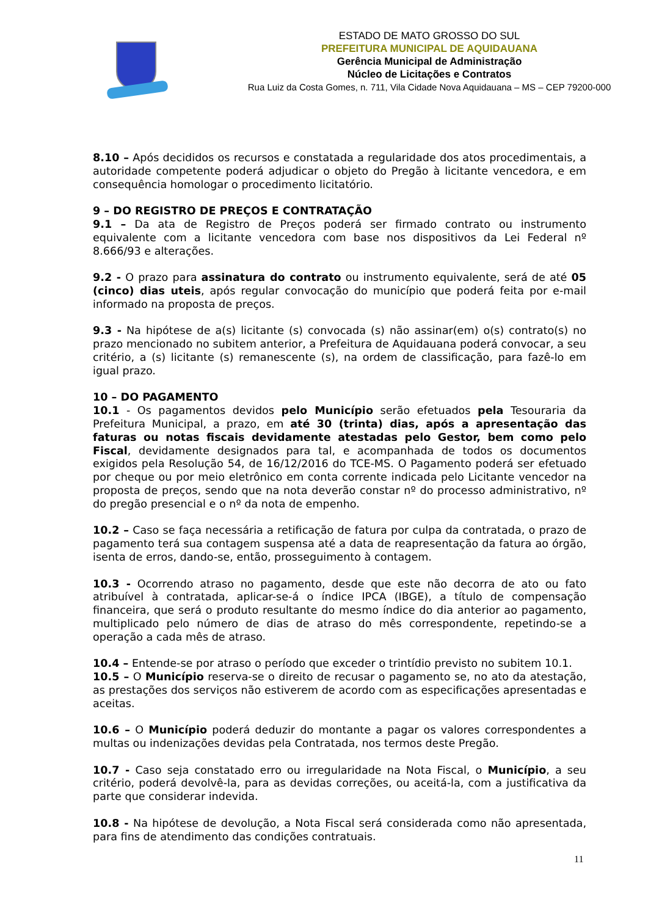ESTADO DE MATO GROSSO DO SUL
PREFEITURA MUNICIPAL DE AQUIDAUANA
Gerência Municipal de Administração
Núcleo de Licitações e Contratos
Rua Luiz da Costa Gomes, n. 711, Vila Cidade Nova Aquidauana – MS – CEP 79200-000
8.10 – Após decididos os recursos e constatada a regularidade dos atos procedimentais, a autoridade competente poderá adjudicar o objeto do Pregão à licitante vencedora, e em consequência homologar o procedimento licitatório.
9 – DO REGISTRO DE PREÇOS E CONTRATAÇÃO
9.1 – Da ata de Registro de Preços poderá ser firmado contrato ou instrumento equivalente com a licitante vencedora com base nos dispositivos da Lei Federal nº 8.666/93 e alterações.
9.2 - O prazo para assinatura do contrato ou instrumento equivalente, será de até 05 (cinco) dias uteis, após regular convocação do município que poderá feita por e-mail informado na proposta de preços.
9.3 - Na hipótese de a(s) licitante (s) convocada (s) não assinar(em) o(s) contrato(s) no prazo mencionado no subitem anterior, a Prefeitura de Aquidauana poderá convocar, a seu critério, a (s) licitante (s) remanescente (s), na ordem de classificação, para fazê-lo em igual prazo.
10 – DO PAGAMENTO
10.1 - Os pagamentos devidos pelo Município serão efetuados pela Tesouraria da Prefeitura Municipal, a prazo, em até 30 (trinta) dias, após a apresentação das faturas ou notas fiscais devidamente atestadas pelo Gestor, bem como pelo Fiscal, devidamente designados para tal, e acompanhada de todos os documentos exigidos pela Resolução 54, de 16/12/2016 do TCE-MS. O Pagamento poderá ser efetuado por cheque ou por meio eletrônico em conta corrente indicada pelo Licitante vencedor na proposta de preços, sendo que na nota deverão constar nº do processo administrativo, nº do pregão presencial e o nº da nota de empenho.
10.2 – Caso se faça necessária a retificação de fatura por culpa da contratada, o prazo de pagamento terá sua contagem suspensa até a data de reapresentação da fatura ao órgão, isenta de erros, dando-se, então, prosseguimento à contagem.
10.3 - Ocorrendo atraso no pagamento, desde que este não decorra de ato ou fato atribuível à contratada, aplicar-se-á o índice IPCA (IBGE), a título de compensação financeira, que será o produto resultante do mesmo índice do dia anterior ao pagamento, multiplicado pelo número de dias de atraso do mês correspondente, repetindo-se a operação a cada mês de atraso.
10.4 – Entende-se por atraso o período que exceder o trintídio previsto no subitem 10.1.
10.5 – O Município reserva-se o direito de recusar o pagamento se, no ato da atestação, as prestações dos serviços não estiverem de acordo com as especificações apresentadas e aceitas.
10.6 – O Município poderá deduzir do montante a pagar os valores correspondentes a multas ou indenizações devidas pela Contratada, nos termos deste Pregão.
10.7 - Caso seja constatado erro ou irregularidade na Nota Fiscal, o Município, a seu critério, poderá devolvê-la, para as devidas correções, ou aceitá-la, com a justificativa da parte que considerar indevida.
10.8 - Na hipótese de devolução, a Nota Fiscal será considerada como não apresentada, para fins de atendimento das condições contratuais.
11